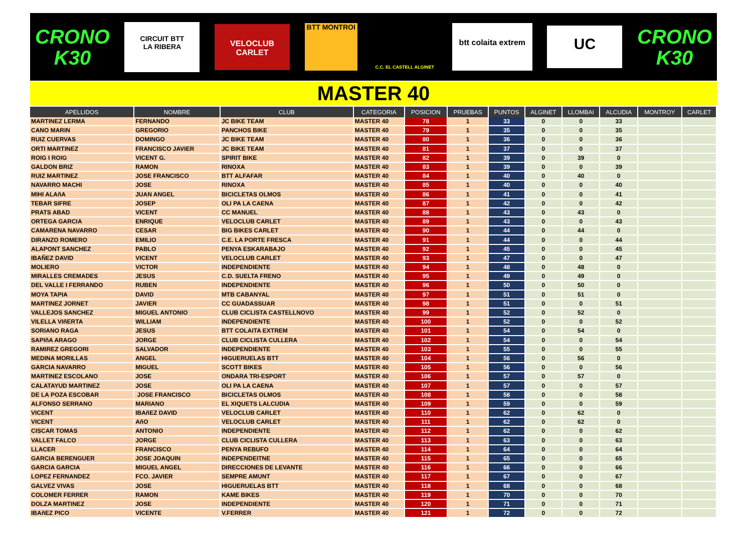CRONO
K30
CIRCUIT BTT
LA RIBERA
VELOCLUB
CARLET
BTT MONTROI
C.C. EL CASTELL ALGINET
btt colaita extrem
UC
CRONO
K30
MASTER 40
| APELLIDOS | NOMBRE | CLUB | CATEGORIA | POSICION | PRUEBAS | PUNTOS | ALGINET | LLOMBAI | ALCUDIA | MONTROY | CARLET |
| --- | --- | --- | --- | --- | --- | --- | --- | --- | --- | --- | --- |
| MARTINEZ LERMA | FERNANDO | JC BIKE TEAM | MASTER 40 | 78 | 1 | 33 | 0 | 0 | 33 | | |
| CANO MARIN | GREGORIO | PANCHOS BIKE | MASTER 40 | 79 | 1 | 35 | 0 | 0 | 35 | | |
| RUIZ CUERVAS | DOMINGO | JC BIKE TEAM | MASTER 40 | 80 | 1 | 36 | 0 | 0 | 36 | | |
| ORTI MARTINEZ | FRANCISCO JAVIER | JC BIKE TEAM | MASTER 40 | 81 | 1 | 37 | 0 | 0 | 37 | | |
| ROIG I ROIG | VICENT G. | SPIRIT BIKE | MASTER 40 | 82 | 1 | 39 | 0 | 39 | 0 | | |
| GALDON BRIZ | RAMON | RINOXA | MASTER 40 | 83 | 1 | 39 | 0 | 0 | 39 | | |
| RUIZ MARTINEZ | JOSE FRANCISCO | BTT ALFAFAR | MASTER 40 | 84 | 1 | 40 | 0 | 40 | 0 | | |
| NAVARRO MACHI | JOSE | RINOXA | MASTER 40 | 85 | 1 | 40 | 0 | 0 | 40 | | |
| MIHI ALAñA | JUAN ANGEL | BICICLETAS OLMOS | MASTER 40 | 86 | 1 | 41 | 0 | 0 | 41 | | |
| TEBAR SIFRE | JOSEP | OLI PA LA CAENA | MASTER 40 | 87 | 1 | 42 | 0 | 0 | 42 | | |
| PRATS ABAD | VICENT | CC MANUEL | MASTER 40 | 88 | 1 | 43 | 0 | 43 | 0 | | |
| ORTEGA GARCIA | ENRIQUE | VELOCLUB CARLET | MASTER 40 | 89 | 1 | 43 | 0 | 0 | 43 | | |
| CAMARENA NAVARRO | CESAR | BIG BIKES CARLET | MASTER 40 | 90 | 1 | 44 | 0 | 44 | 0 | | |
| DIRANZO ROMERO | EMILIO | C.E. LA PORTE FRESCA | MASTER 40 | 91 | 1 | 44 | 0 | 0 | 44 | | |
| ALAPONT SANCHEZ | PABLO | PENYA ESKARABAJO | MASTER 40 | 92 | 1 | 45 | 0 | 0 | 45 | | |
| IBAÑEZ DAVID | VICENT | VELOCLUB CARLET | MASTER 40 | 93 | 1 | 47 | 0 | 0 | 47 | | |
| MOLIERO | VICTOR | INDEPENDIENTE | MASTER 40 | 94 | 1 | 48 | 0 | 48 | 0 | | |
| MIRALLES CREMADES | JESUS | C.D. SUELTA FRENO | MASTER 40 | 95 | 1 | 49 | 0 | 49 | 0 | | |
| DEL VALLE I FERRANDO | RUBEN | INDEPENDIENTE | MASTER 40 | 96 | 1 | 50 | 0 | 50 | 0 | | |
| MOYA TAPIA | DAVID | MTB CABANYAL | MASTER 40 | 97 | 1 | 51 | 0 | 51 | 0 | | |
| MARTINEZ JORNET | JAVIER | CC GUADASSUAR | MASTER 40 | 98 | 1 | 51 | 0 | 0 | 51 | | |
| VALLEJOS SANCHEZ | MIGUEL ANTONIO | CLUB CICLISTA CASTELLNOVO | MASTER 40 | 99 | 1 | 52 | 0 | 52 | 0 | | |
| VILELLA VIñERTA | WILLIAM | INDEPENDIENTE | MASTER 40 | 100 | 1 | 52 | 0 | 0 | 52 | | |
| SORIANO RAGA | JESUS | BTT COLAITA EXTREM | MASTER 40 | 101 | 1 | 54 | 0 | 54 | 0 | | |
| SAPIñA ARAGO | JORGE | CLUB CICLISTA CULLERA | MASTER 40 | 102 | 1 | 54 | 0 | 0 | 54 | | |
| RAMIREZ GREGORI | SALVADOR | INDEPENDIENTE | MASTER 40 | 103 | 1 | 55 | 0 | 0 | 55 | | |
| MEDINA MORILLAS | ANGEL | HIGUERUELAS BTT | MASTER 40 | 104 | 1 | 56 | 0 | 56 | 0 | | |
| GARCIA NAVARRO | MIGUEL | SCOTT BIKES | MASTER 40 | 105 | 1 | 56 | 0 | 0 | 56 | | |
| MARTINEZ ESCOLANO | JOSE | ONDARA TRI-ESPORT | MASTER 40 | 106 | 1 | 57 | 0 | 57 | 0 | | |
| CALATAYUD MARTINEZ | JOSE | OLI PA LA CAENA | MASTER 40 | 107 | 1 | 57 | 0 | 0 | 57 | | |
| DE LA POZA ESCOBAR | JOSE FRANCISCO | BICICLETAS OLMOS | MASTER 40 | 108 | 1 | 58 | 0 | 0 | 58 | | |
| ALFONSO SERRANO | MARIANO | EL XIQUETS LALCUDIA | MASTER 40 | 109 | 1 | 59 | 0 | 0 | 59 | | |
| VICENT | IBAñEZ DAVID | VELOCLUB CARLET | MASTER 40 | 110 | 1 | 62 | 0 | 62 | 0 | | |
| VICENT | AñO | VELOCLUB CARLET | MASTER 40 | 111 | 1 | 62 | 0 | 62 | 0 | | |
| CISCAR TOMAS | ANTONIO | INDEPENDIENTE | MASTER 40 | 112 | 1 | 62 | 0 | 0 | 62 | | |
| VALLET FALCO | JORGE | CLUB CICLISTA CULLERA | MASTER 40 | 113 | 1 | 63 | 0 | 0 | 63 | | |
| LLACER | FRANCISCO | PENYA REBUFO | MASTER 40 | 114 | 1 | 64 | 0 | 0 | 64 | | |
| GARCIA BERENGUER | JOSE JOAQUIN | INDEPENDEITNE | MASTER 40 | 115 | 1 | 65 | 0 | 0 | 65 | | |
| GARCIA GARCIA | MIGUEL ANGEL | DIRECCIONES DE LEVANTE | MASTER 40 | 116 | 1 | 66 | 0 | 0 | 66 | | |
| LOPEZ FERNANDEZ | FCO. JAVIER | SEMPRE AMUNT | MASTER 40 | 117 | 1 | 67 | 0 | 0 | 67 | | |
| GALVEZ VIVAS | JOSE | HIGUERUELAS BTT | MASTER 40 | 118 | 1 | 68 | 0 | 0 | 68 | | |
| COLOMER FERRER | RAMON | KAME BIKES | MASTER 40 | 119 | 1 | 70 | 0 | 0 | 70 | | |
| DOLZA MARTINEZ | JOSE | INDEPENDIENTE | MASTER 40 | 120 | 1 | 71 | 0 | 0 | 71 | | |
| IBAñEZ PICO | VICENTE | V.FERRER | MASTER 40 | 121 | 1 | 72 | 0 | 0 | 72 | | |